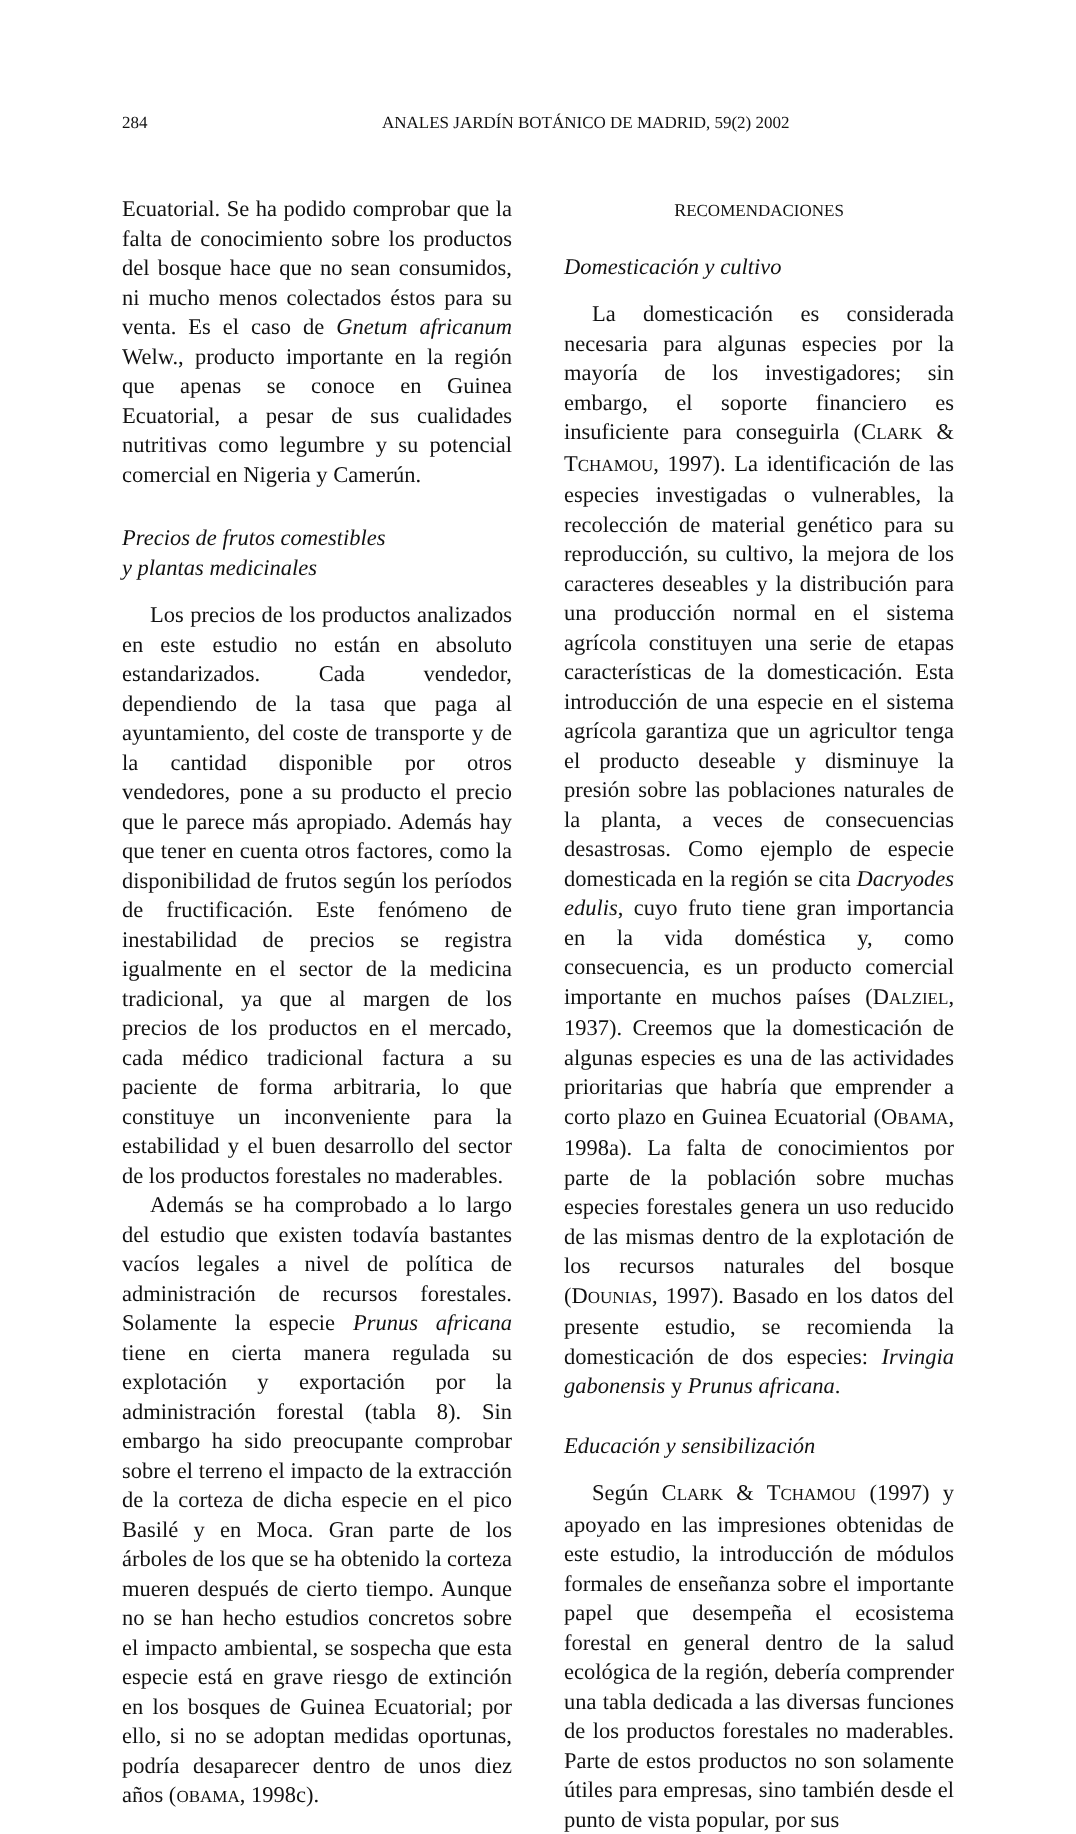284 ANALES JARDÍN BOTÁNICO DE MADRID, 59(2) 2002
Ecuatorial. Se ha podido comprobar que la falta de conocimiento sobre los productos del bosque hace que no sean consumidos, ni mucho menos colectados éstos para su venta. Es el caso de Gnetum africanum Welw., producto importante en la región que apenas se conoce en Guinea Ecuatorial, a pesar de sus cualidades nutritivas como legumbre y su potencial comercial en Nigeria y Camerún.
Precios de frutos comestibles
y plantas medicinales
Los precios de los productos analizados en este estudio no están en absoluto estandarizados. Cada vendedor, dependiendo de la tasa que paga al ayuntamiento, del coste de transporte y de la cantidad disponible por otros vendedores, pone a su producto el precio que le parece más apropiado. Además hay que tener en cuenta otros factores, como la disponibilidad de frutos según los períodos de fructificación. Este fenómeno de inestabilidad de precios se registra igualmente en el sector de la medicina tradicional, ya que al margen de los precios de los productos en el mercado, cada médico tradicional factura a su paciente de forma arbitraria, lo que constituye un inconveniente para la estabilidad y el buen desarrollo del sector de los productos forestales no maderables.
Además se ha comprobado a lo largo del estudio que existen todavía bastantes vacíos legales a nivel de política de administración de recursos forestales. Solamente la especie Prunus africana tiene en cierta manera regulada su explotación y exportación por la administración forestal (tabla 8). Sin embargo ha sido preocupante comprobar sobre el terreno el impacto de la extracción de la corteza de dicha especie en el pico Basilé y en Moca. Gran parte de los árboles de los que se ha obtenido la corteza mueren después de cierto tiempo. Aunque no se han hecho estudios concretos sobre el impacto ambiental, se sospecha que esta especie está en grave riesgo de extinción en los bosques de Guinea Ecuatorial; por ello, si no se adoptan medidas oportunas, podría desaparecer dentro de unos diez años (OBAMA, 1998c).
RECOMENDACIONES
Domesticación y cultivo
La domesticación es considerada necesaria para algunas especies por la mayoría de los investigadores; sin embargo, el soporte financiero es insuficiente para conseguirla (CLARK & TCHAMOU, 1997). La identificación de las especies investigadas o vulnerables, la recolección de material genético para su reproducción, su cultivo, la mejora de los caracteres deseables y la distribución para una producción normal en el sistema agrícola constituyen una serie de etapas características de la domesticación. Esta introducción de una especie en el sistema agrícola garantiza que un agricultor tenga el producto deseable y disminuye la presión sobre las poblaciones naturales de la planta, a veces de consecuencias desastrosas. Como ejemplo de especie domesticada en la región se cita Dacryodes edulis, cuyo fruto tiene gran importancia en la vida doméstica y, como consecuencia, es un producto comercial importante en muchos países (DALZIEL, 1937). Creemos que la domesticación de algunas especies es una de las actividades prioritarias que habría que emprender a corto plazo en Guinea Ecuatorial (OBAMA, 1998a). La falta de conocimientos por parte de la población sobre muchas especies forestales genera un uso reducido de las mismas dentro de la explotación de los recursos naturales del bosque (DOUNIAS, 1997). Basado en los datos del presente estudio, se recomienda la domesticación de dos especies: Irvingia gabonensis y Prunus africana.
Educación y sensibilización
Según CLARK & TCHAMOU (1997) y apoyado en las impresiones obtenidas de este estudio, la introducción de módulos formales de enseñanza sobre el importante papel que desempeña el ecosistema forestal en general dentro de la salud ecológica de la región, debería comprender una tabla dedicada a las diversas funciones de los productos forestales no maderables. Parte de estos productos no son solamente útiles para empresas, sino también desde el punto de vista popular, por sus